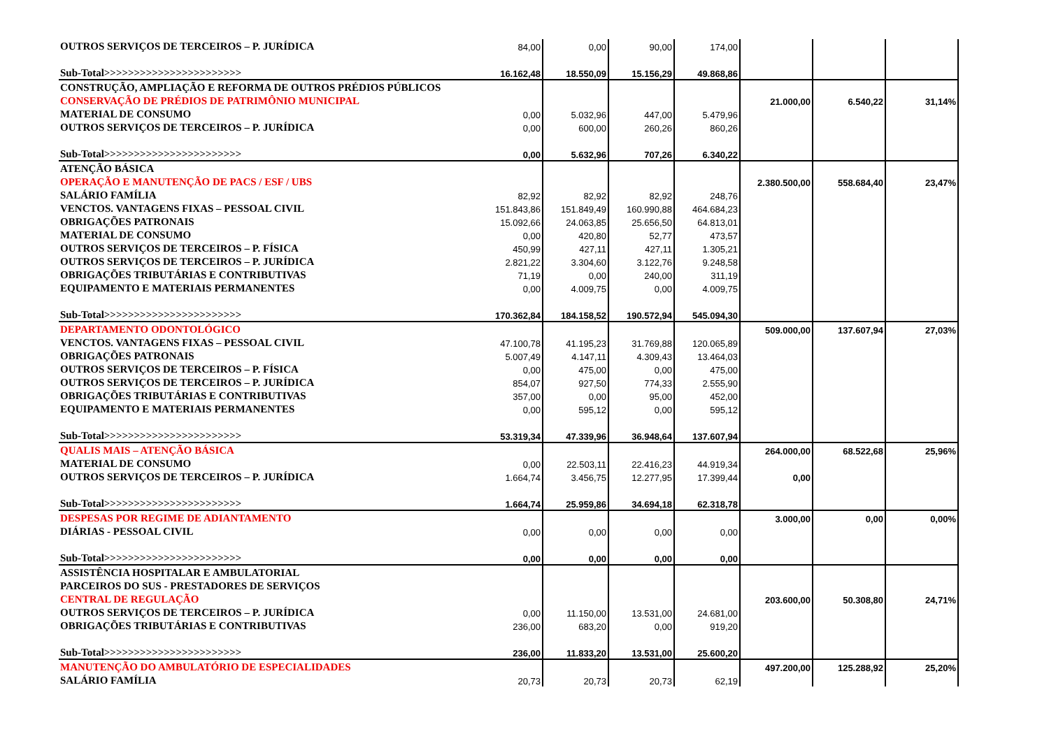| OUTROS SERVIÇOS DE TERCEIROS – P. JURÍDICA | 84,00 | 0,00 | 90,00 | 174,00 | | | |
| Sub-Total>>>>>>>>>>>>>>>>>>>>>>> | 16.162,48 | 18.550,09 | 15.156,29 | 49.868,86 | | | |
| CONSTRUÇÃO, AMPLIAÇÃO E REFORMA DE OUTROS PRÉDIOS PÚBLICOS | | | | | | | |
| CONSERVAÇÃO DE PRÉDIOS DE PATRIMÔNIO MUNICIPAL | | | | | 21.000,00 | 6.540,22 | 31,14% |
| MATERIAL DE CONSUMO | 0,00 | 5.032,96 | 447,00 | 5.479,96 | | | |
| OUTROS SERVIÇOS DE TERCEIROS – P. JURÍDICA | 0,00 | 600,00 | 260,26 | 860,26 | | | |
| Sub-Total>>>>>>>>>>>>>>>>>>>>>>> | 0,00 | 5.632,96 | 707,26 | 6.340,22 | | | |
| ATENÇÃO BÁSICA | | | | | | | |
| OPERAÇÃO E MANUTENÇÃO DE PACS / ESF / UBS | | | | | 2.380.500,00 | 558.684,40 | 23,47% |
| SALÁRIO FAMÍLIA | 82,92 | 82,92 | 82,92 | 248,76 | | | |
| VENCTOS. VANTAGENS FIXAS – PESSOAL CIVIL | 151.843,86 | 151.849,49 | 160.990,88 | 464.684,23 | | | |
| OBRIGAÇÕES PATRONAIS | 15.092,66 | 24.063,85 | 25.656,50 | 64.813,01 | | | |
| MATERIAL DE CONSUMO | 0,00 | 420,80 | 52,77 | 473,57 | | | |
| OUTROS SERVIÇOS DE TERCEIROS – P. FÍSICA | 450,99 | 427,11 | 427,11 | 1.305,21 | | | |
| OUTROS SERVIÇOS DE TERCEIROS – P. JURÍDICA | 2.821,22 | 3.304,60 | 3.122,76 | 9.248,58 | | | |
| OBRIGAÇÕES TRIBUTÁRIAS E CONTRIBUTIVAS | 71,19 | 0,00 | 240,00 | 311,19 | | | |
| EQUIPAMENTO E MATERIAIS PERMANENTES | 0,00 | 4.009,75 | 0,00 | 4.009,75 | | | |
| Sub-Total>>>>>>>>>>>>>>>>>>>>>>> | 170.362,84 | 184.158,52 | 190.572,94 | 545.094,30 | | | |
| DEPARTAMENTO ODONTOLÓGICO | | | | | 509.000,00 | 137.607,94 | 27,03% |
| VENCTOS. VANTAGENS FIXAS – PESSOAL CIVIL | 47.100,78 | 41.195,23 | 31.769,88 | 120.065,89 | | | |
| OBRIGAÇÕES PATRONAIS | 5.007,49 | 4.147,11 | 4.309,43 | 13.464,03 | | | |
| OUTROS SERVIÇOS DE TERCEIROS – P. FÍSICA | 0,00 | 475,00 | 0,00 | 475,00 | | | |
| OUTROS SERVIÇOS DE TERCEIROS – P. JURÍDICA | 854,07 | 927,50 | 774,33 | 2.555,90 | | | |
| OBRIGAÇÕES TRIBUTÁRIAS E CONTRIBUTIVAS | 357,00 | 0,00 | 95,00 | 452,00 | | | |
| EQUIPAMENTO E MATERIAIS PERMANENTES | 0,00 | 595,12 | 0,00 | 595,12 | | | |
| Sub-Total>>>>>>>>>>>>>>>>>>>>>>> | 53.319,34 | 47.339,96 | 36.948,64 | 137.607,94 | | | |
| QUALIS MAIS – ATENÇÃO BÁSICA | | | | | 264.000,00 | 68.522,68 | 25,96% |
| MATERIAL DE CONSUMO | 0,00 | 22.503,11 | 22.416,23 | 44.919,34 | | | |
| OUTROS SERVIÇOS DE TERCEIROS – P. JURÍDICA | 1.664,74 | 3.456,75 | 12.277,95 | 17.399,44 | 0,00 | | |
| Sub-Total>>>>>>>>>>>>>>>>>>>>>>> | 1.664,74 | 25.959,86 | 34.694,18 | 62.318,78 | | | |
| DESPESAS POR REGIME DE ADIANTAMENTO | | | | | 3.000,00 | 0,00 | 0,00% |
| DIÁRIAS - PESSOAL CIVIL | 0,00 | 0,00 | 0,00 | 0,00 | | | |
| Sub-Total>>>>>>>>>>>>>>>>>>>>>>> | 0,00 | 0,00 | 0,00 | 0,00 | | | |
| ASSISTÊNCIA HOSPITALAR E AMBULATORIAL | | | | | | | |
| PARCEIROS DO SUS - PRESTADORES DE SERVIÇOS | | | | | | | |
| CENTRAL DE REGULAÇÃO | | | | | 203.600,00 | 50.308,80 | 24,71% |
| OUTROS SERVIÇOS DE TERCEIROS – P. JURÍDICA | 0,00 | 11.150,00 | 13.531,00 | 24.681,00 | | | |
| OBRIGAÇÕES TRIBUTÁRIAS E CONTRIBUTIVAS | 236,00 | 683,20 | 0,00 | 919,20 | | | |
| Sub-Total>>>>>>>>>>>>>>>>>>>>>>> | 236,00 | 11.833,20 | 13.531,00 | 25.600,20 | | | |
| MANUTENÇÃO DO AMBULATÓRIO DE ESPECIALIDADES | | | | | 497.200,00 | 125.288,92 | 25,20% |
| SALÁRIO FAMÍLIA | 20,73 | 20,73 | 20,73 | 62,19 | | | |